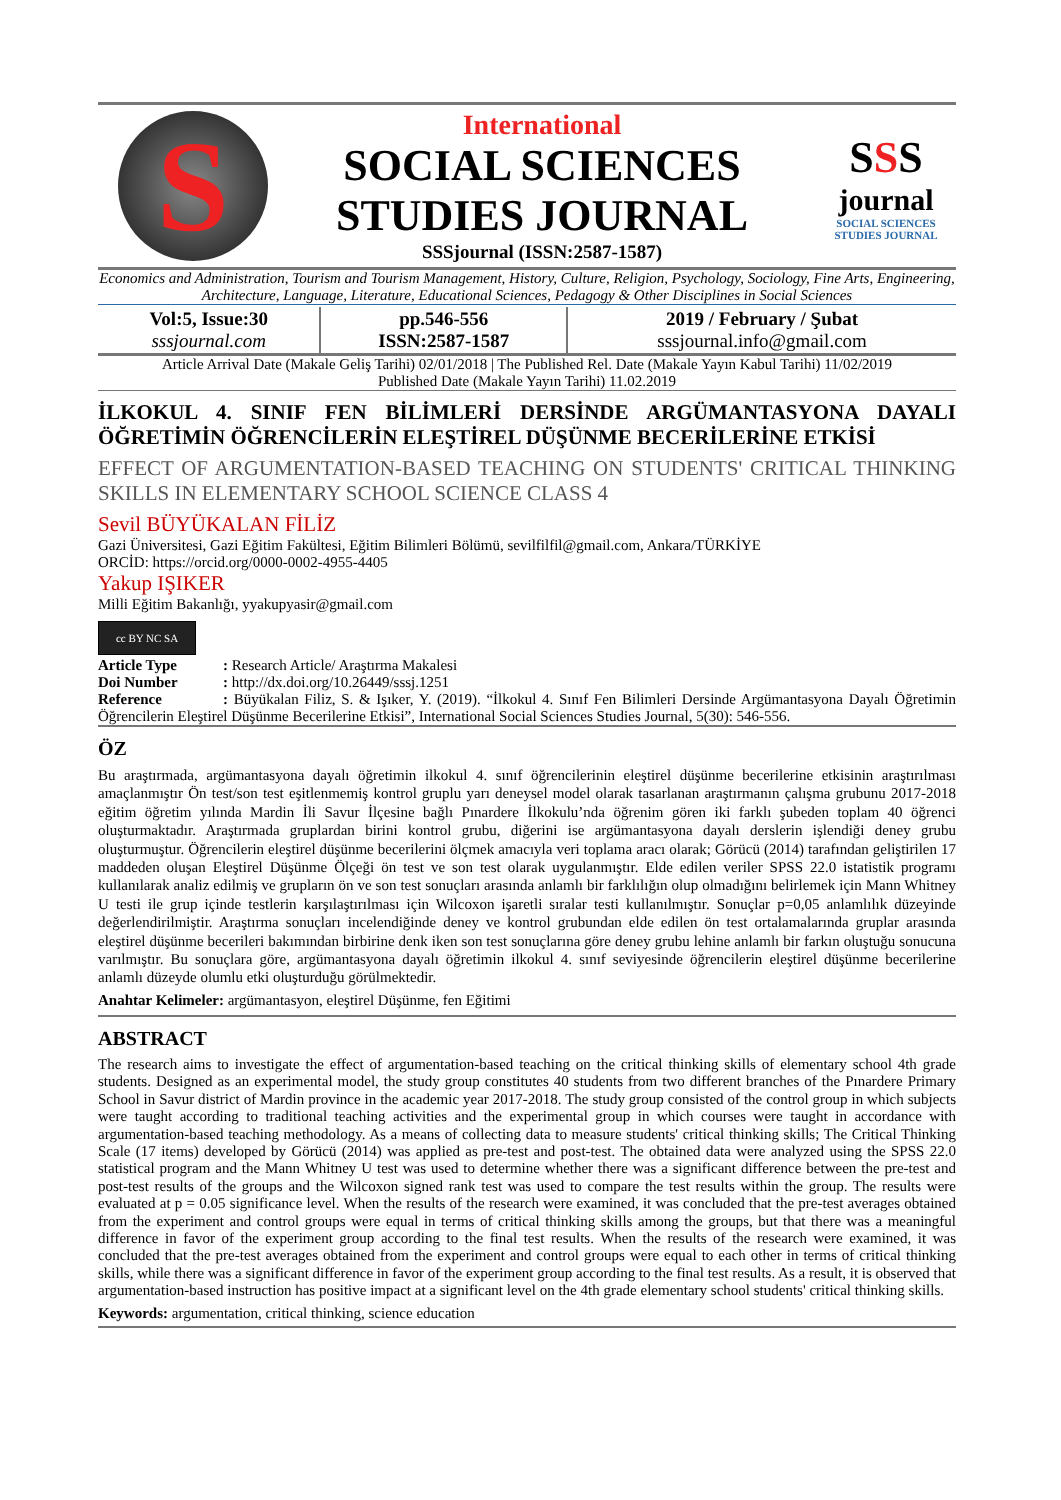S
International
SOCIAL SCIENCES
STUDIES JOURNAL
SSSjournal (ISSN:2587-1587)
SSS
journal
SOCIAL SCIENCES
STUDIES JOURNAL
Economics and Administration, Tourism and Tourism Management, History, Culture, Religion, Psychology, Sociology, Fine Arts, Engineering, Architecture, Language, Literature, Educational Sciences, Pedagogy & Other Disciplines in Social Sciences
| Vol:5, Issue:30 sssjournal.com | pp.546-556 ISSN:2587-1587 | 2019 / February / Şubat sssjournal.info@gmail.com |
Article Arrival Date (Makale Geliş Tarihi) 02/01/2018 | The Published Rel. Date (Makale Yayın Kabul Tarihi) 11/02/2019
Published Date (Makale Yayın Tarihi) 11.02.2019
İLKOKUL 4. SINIF FEN BİLİMLERİ DERSİNDE ARGÜMANTASYONA DAYALI ÖĞRETİMİN ÖĞRENCİLERİN ELEŞTİREL DÜŞÜNME BECERİLERİNE ETKİSİ
EFFECT OF ARGUMENTATION-BASED TEACHING ON STUDENTS' CRITICAL THINKING SKILLS IN ELEMENTARY SCHOOL SCIENCE CLASS 4
Sevil BÜYÜKALAN FİLİZ
Gazi Üniversitesi, Gazi Eğitim Fakültesi, Eğitim Bilimleri Bölümü, sevilfilfil@gmail.com, Ankara/TÜRKİYE
ORCİD: https://orcid.org/0000-0002-4955-4405
Yakup IŞIKER
Milli Eğitim Bakanlığı, yyakupyasir@gmail.com
cc BY NC SA
Article Type: Research Article/ Araştırma Makalesi
Doi Number: http://dx.doi.org/10.26449/sssj.1251
Reference: Büyükalan Filiz, S. & Işıker, Y. (2019). “İlkokul 4. Sınıf Fen Bilimleri Dersinde Argümantasyona Dayalı Öğretimin Öğrencilerin Eleştirel Düşünme Becerilerine Etkisi”, International Social Sciences Studies Journal, 5(30): 546-556.
ÖZ
Bu araştırmada, argümantasyona dayalı öğretimin ilkokul 4. sınıf öğrencilerinin eleştirel düşünme becerilerine etkisinin araştırılması amaçlanmıştır Ön test/son test eşitlenmemiş kontrol gruplu yarı deneysel model olarak tasarlanan araştırmanın çalışma grubunu 2017-2018 eğitim öğretim yılında Mardin İli Savur İlçesine bağlı Pınardere İlkokulu’nda öğrenim gören iki farklı şubeden toplam 40 öğrenci oluşturmaktadır. Araştırmada gruplardan birini kontrol grubu, diğerini ise argümantasyona dayalı derslerin işlendiği deney grubu oluşturmuştur. Öğrencilerin eleştirel düşünme becerilerini ölçmek amacıyla veri toplama aracı olarak; Görücü (2014) tarafından geliştirilen 17 maddeden oluşan Eleştirel Düşünme Ölçeği ön test ve son test olarak uygulanmıştır. Elde edilen veriler SPSS 22.0 istatistik programı kullanılarak analiz edilmiş ve grupların ön ve son test sonuçları arasında anlamlı bir farklılığın olup olmadığını belirlemek için Mann Whitney U testi ile grup içinde testlerin karşılaştırılması için Wilcoxon işaretli sıralar testi kullanılmıştır. Sonuçlar p=0,05 anlamlılık düzeyinde değerlendirilmiştir. Araştırma sonuçları incelendiğinde deney ve kontrol grubundan elde edilen ön test ortalamalarında gruplar arasında eleştirel düşünme becerileri bakımından birbirine denk iken son test sonuçlarına göre deney grubu lehine anlamlı bir farkın oluştuğu sonucuna varılmıştır. Bu sonuçlara göre, argümantasyona dayalı öğretimin ilkokul 4. sınıf seviyesinde öğrencilerin eleştirel düşünme becerilerine anlamlı düzeyde olumlu etki oluşturduğu görülmektedir.
Anahtar Kelimeler: argümantasyon, eleştirel Düşünme, fen Eğitimi
ABSTRACT
The research aims to investigate the effect of argumentation-based teaching on the critical thinking skills of elementary school 4th grade students. Designed as an experimental model, the study group constitutes 40 students from two different branches of the Pınardere Primary School in Savur district of Mardin province in the academic year 2017-2018. The study group consisted of the control group in which subjects were taught according to traditional teaching activities and the experimental group in which courses were taught in accordance with argumentation-based teaching methodology. As a means of collecting data to measure students' critical thinking skills; The Critical Thinking Scale (17 items) developed by Görücü (2014) was applied as pre-test and post-test. The obtained data were analyzed using the SPSS 22.0 statistical program and the Mann Whitney U test was used to determine whether there was a significant difference between the pre-test and post-test results of the groups and the Wilcoxon signed rank test was used to compare the test results within the group. The results were evaluated at p = 0.05 significance level. When the results of the research were examined, it was concluded that the pre-test averages obtained from the experiment and control groups were equal in terms of critical thinking skills among the groups, but that there was a meaningful difference in favor of the experiment group according to the final test results. When the results of the research were examined, it was concluded that the pre-test averages obtained from the experiment and control groups were equal to each other in terms of critical thinking skills, while there was a significant difference in favor of the experiment group according to the final test results. As a result, it is observed that argumentation-based instruction has positive impact at a significant level on the 4th grade elementary school students' critical thinking skills.
Keywords: argumentation, critical thinking, science education